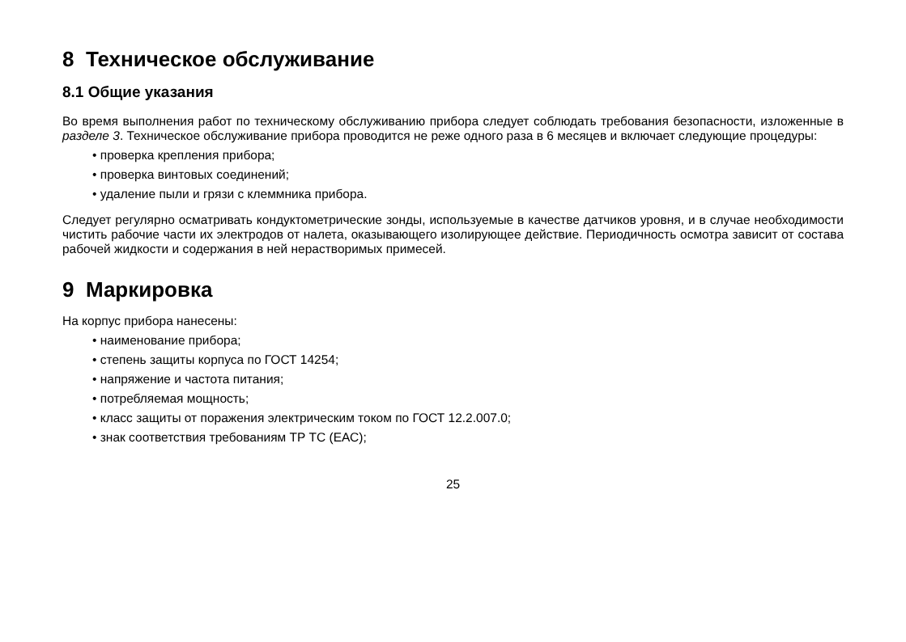8 Техническое обслуживание
8.1 Общие указания
Во время выполнения работ по техническому обслуживанию прибора следует соблюдать требования безопасности, изложенные в разделе 3. Техническое обслуживание прибора проводится не реже одного раза в 6 месяцев и включает следующие процедуры:
• проверка крепления прибора;
• проверка винтовых соединений;
• удаление пыли и грязи с клеммника прибора.
Следует регулярно осматривать кондуктометрические зонды, используемые в качестве датчиков уровня, и в случае необходимости чистить рабочие части их электродов от налета, оказывающего изолирующее действие. Периодичность осмотра зависит от состава рабочей жидкости и содержания в ней нерастворимых примесей.
9 Маркировка
На корпус прибора нанесены:
• наименование прибора;
• степень защиты корпуса по ГОСТ 14254;
• напряжение и частота питания;
• потребляемая мощность;
• класс защиты от поражения электрическим током по ГОСТ 12.2.007.0;
• знак соответствия требованиям ТР ТС (ЕАС);
25